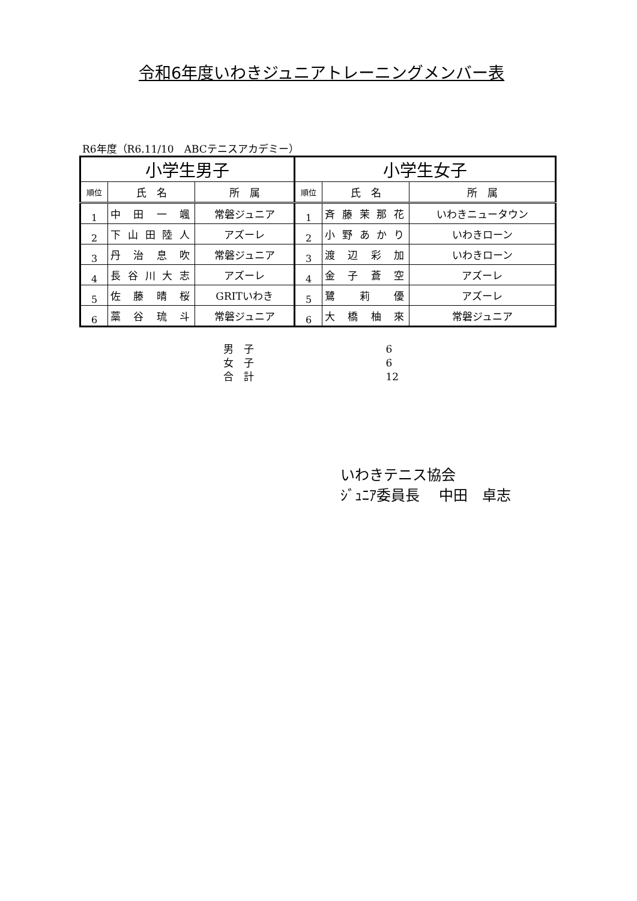令和6年度いわきジュニアトレーニングメンバー表
R6年度（R6.11/10　ABCテニスアカデミー）
| 小学生男子 | | | 小学生女子 | | |
| --- | --- | --- | --- | --- | --- |
| 順位 | 氏 名 | 所 属 | 順位 | 氏 名 | 所 属 |
| 1 | 中田一颯 | 常磐ジュニア | 1 | 斉藤茉那花 | いわきニュータウン |
| 2 | 下山田陸人 | アズーレ | 2 | 小野あかり | いわきローン |
| 3 | 丹治息吹 | 常磐ジュニア | 3 | 渡辺彩加 | いわきローン |
| 4 | 長谷川大志 | アズーレ | 4 | 金子蒼空 | アズーレ |
| 5 | 佐藤晴桜 | GRITいわき | 5 | 鷺莉優 | アズーレ |
| 6 | 藁谷琉斗 | 常磐ジュニア | 6 | 大橋柚來 | 常磐ジュニア |
男　子 6
女　子 6
合　計 12
いわきテニス協会
ｼﾞｭﾆｱ委員長　 中田　卓志